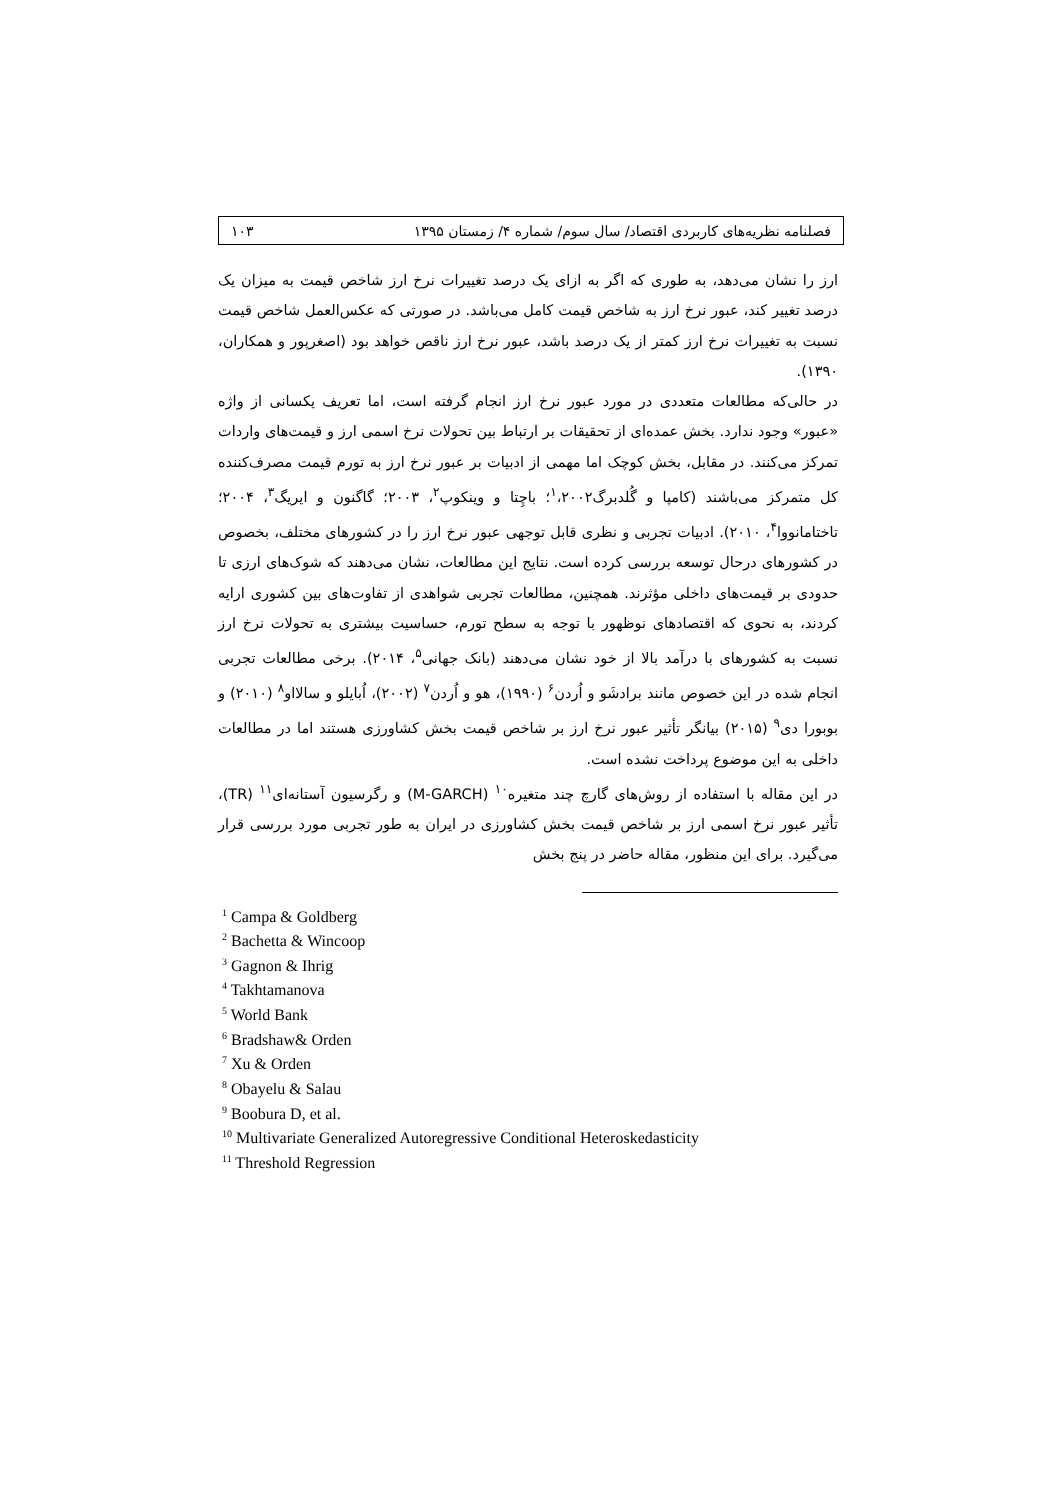فصلنامه نظریه‌های کاربردی اقتصاد/ سال سوم/ شماره ۴/ زمستان ۱۳۹۵ ۱۰۳
ارز را نشان می‌دهد، به طوری که اگر به ازای یک درصد تغییرات نرخ ارز شاخص قیمت به میزان یک درصد تغییر کند، عبور نرخ ارز به شاخص قیمت کامل می‌باشد. در صورتی که عکس‌العمل شاخص قیمت نسبت به تغییرات نرخ ارز کمتر از یک درصد باشد، عبور نرخ ارز ناقص خواهد بود (اصغرپور و همکاران، ۱۳۹۰).
در حالی‌که مطالعات متعددی در مورد عبور نرخ ارز انجام گرفته است، اما تعریف یکسانی از واژه «عبور» وجود ندارد. بخش عمده‌ای از تحقیقات بر ارتباط بین تحولات نرخ اسمی ارز و قیمت‌های واردات تمرکز می‌کنند. در مقابل، بخش کوچک اما مهمی از ادبیات بر عبور نرخ ارز به تورم قیمت مصرف‌کننده کل متمرکز می‌باشند (کامپا و گُلدبرگ<sup>۱</sup>،۲۰۰۲؛ باچِتا و وینکوپ<sup>۲</sup>، ۲۰۰۳؛ گاگنون و ایریگ<sup>۳</sup>، ۲۰۰۴؛ تاختامانووا<sup>۴</sup>، ۲۰۱۰). ادبیات تجربی و نظری قابل توجهی عبور نرخ ارز را در کشورهای مختلف، بخصوص در کشورهای درحال توسعه بررسی کرده است. نتایج این مطالعات، نشان می‌دهند که شوک‌های ارزی تا حدودی بر قیمت‌های داخلی مؤثرند. همچنین، مطالعات تجربی شواهدی از تفاوت‌های بین کشوری ارایه کردند، به نحوی که اقتصادهای نوظهور با توجه به سطح تورم، حساسیت بیشتری به تحولات نرخ ارز نسبت به کشورهای با درآمد بالا از خود نشان می‌دهند (بانک جهانی<sup>۵</sup>، ۲۰۱۴). برخی مطالعات تجربی انجام شده در این خصوص مانند برادشَو و اُردن<sup>۶</sup> (۱۹۹۰)، هو و اُردن<sup>۷</sup> (۲۰۰۲)، اُبایلو و سالااو<sup>۸</sup> (۲۰۱۰) و بوبورا دی<sup>۹</sup> (۲۰۱۵) بیانگر تأثیر عبور نرخ ارز بر شاخص قیمت بخش کشاورزی هستند اما در مطالعات داخلی به این موضوع پرداخت نشده است.
در این مقاله با استفاده از روش‌های گارچ چند متغیره<sup>۱۰</sup> (M-GARCH) و رگرسیون آستانه‌ای<sup>۱۱</sup> (TR)، تأثیر عبور نرخ اسمی ارز بر شاخص قیمت بخش کشاورزی در ایران به طور تجربی مورد بررسی قرار می‌گیرد. برای این منظور، مقاله حاضر در پنج بخش
<sup>1</sup> Campa & Goldberg
<sup>2</sup> Bachetta & Wincoop
<sup>3</sup> Gagnon & Ihrig
<sup>4</sup> Takhtamanova
<sup>5</sup> World Bank
<sup>6</sup> Bradshaw& Orden
<sup>7</sup> Xu & Orden
<sup>8</sup> Obayelu & Salau
<sup>9</sup> Boobura D, et al.
<sup>10</sup> Multivariate Generalized Autoregressive Conditional Heteroskedasticity
<sup>11</sup> Threshold Regression